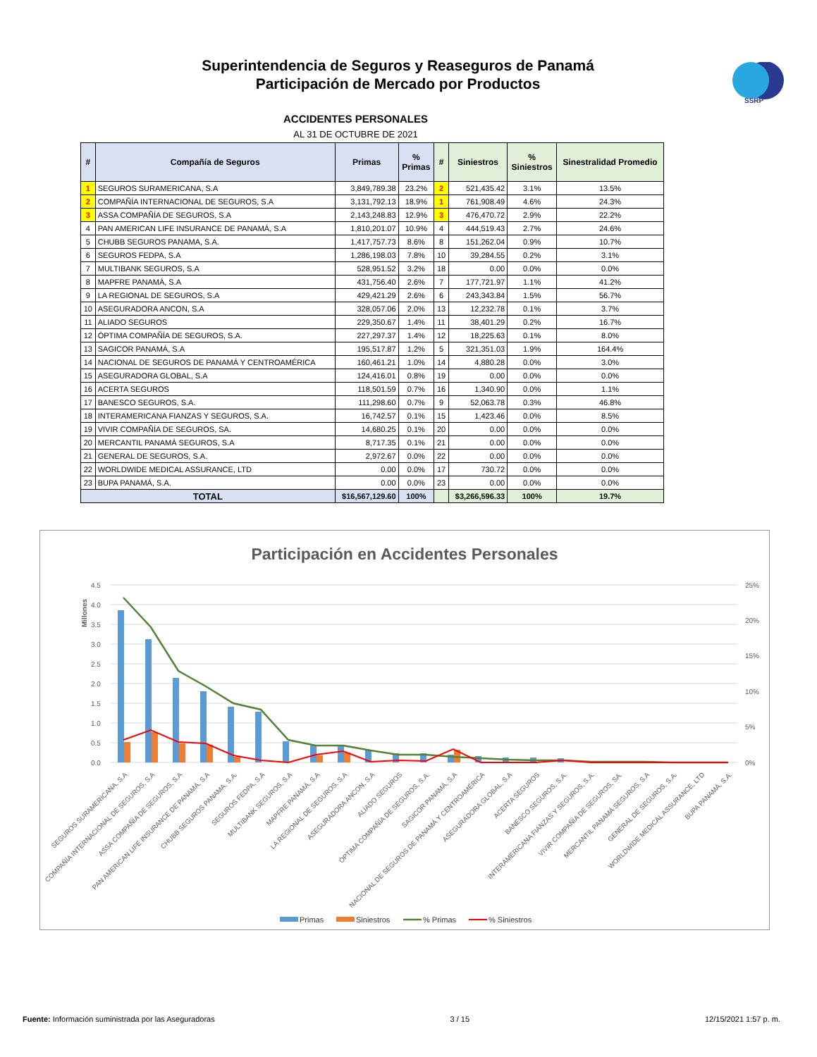SSRP
Superintendencia de Seguros y Reaseguros de Panamá
Participación de Mercado por Productos
ACCIDENTES PERSONALES
AL 31 DE OCTUBRE DE 2021
| # | Compañía de Seguros | Primas | % Primas | # | Siniestros | % Siniestros | Sinestralidad Promedio |
| --- | --- | --- | --- | --- | --- | --- | --- |
| 1 | SEGUROS SURAMERICANA, S.A | 3,849,789.38 | 23.2% | 2 | 521,435.42 | 3.1% | 13.5% |
| 2 | COMPAÑÍA INTERNACIONAL DE SEGUROS, S.A | 3,131,792.13 | 18.9% | 1 | 761,908.49 | 4.6% | 24.3% |
| 3 | ASSA COMPAÑÍA DE SEGUROS, S.A | 2,143,248.83 | 12.9% | 3 | 476,470.72 | 2.9% | 22.2% |
| 4 | PAN AMERICAN LIFE INSURANCE DE PANAMÁ, S.A | 1,810,201.07 | 10.9% | 4 | 444,519.43 | 2.7% | 24.6% |
| 5 | CHUBB SEGUROS PANAMA, S.A. | 1,417,757.73 | 8.6% | 8 | 151,262.04 | 0.9% | 10.7% |
| 6 | SEGUROS FEDPA, S.A | 1,286,198.03 | 7.8% | 10 | 39,284.55 | 0.2% | 3.1% |
| 7 | MULTIBANK SEGUROS, S.A | 528,951.52 | 3.2% | 18 | 0.00 | 0.0% | 0.0% |
| 8 | MAPFRE PANAMÁ, S.A | 431,756.40 | 2.6% | 7 | 177,721.97 | 1.1% | 41.2% |
| 9 | LA REGIONAL DE SEGUROS, S.A | 429,421.29 | 2.6% | 6 | 243,343.84 | 1.5% | 56.7% |
| 10 | ASEGURADORA ANCON, S.A | 328,057.06 | 2.0% | 13 | 12,232.78 | 0.1% | 3.7% |
| 11 | ALIADO SEGUROS | 229,350.67 | 1.4% | 11 | 38,401.29 | 0.2% | 16.7% |
| 12 | ÓPTIMA COMPAÑÍA DE SEGUROS, S.A. | 227,297.37 | 1.4% | 12 | 18,225.63 | 0.1% | 8.0% |
| 13 | SAGICOR PANAMÁ, S.A | 195,517.87 | 1.2% | 5 | 321,351.03 | 1.9% | 164.4% |
| 14 | NACIONAL DE SEGUROS DE PANAMÁ Y CENTROAMÉRICA | 160,461.21 | 1.0% | 14 | 4,880.28 | 0.0% | 3.0% |
| 15 | ASEGURADORA GLOBAL, S.A | 124,416.01 | 0.8% | 19 | 0.00 | 0.0% | 0.0% |
| 16 | ACERTA SEGUROS | 118,501.59 | 0.7% | 16 | 1,340.90 | 0.0% | 1.1% |
| 17 | BANESCO SEGUROS, S.A. | 111,298.60 | 0.7% | 9 | 52,063.78 | 0.3% | 46.8% |
| 18 | INTERAMERICANA FIANZAS Y SEGUROS, S.A. | 16,742.57 | 0.1% | 15 | 1,423.46 | 0.0% | 8.5% |
| 19 | VIVIR COMPAÑÍA DE SEGUROS, SA. | 14,680.25 | 0.1% | 20 | 0.00 | 0.0% | 0.0% |
| 20 | MERCANTIL PANAMÁ SEGUROS, S.A | 8,717.35 | 0.1% | 21 | 0.00 | 0.0% | 0.0% |
| 21 | GENERAL DE SEGUROS, S.A. | 2,972.67 | 0.0% | 22 | 0.00 | 0.0% | 0.0% |
| 22 | WORLDWIDE MEDICAL ASSURANCE, LTD | 0.00 | 0.0% | 17 | 730.72 | 0.0% | 0.0% |
| 23 | BUPA PANAMÁ, S.A. | 0.00 | 0.0% | 23 | 0.00 | 0.0% | 0.0% |
| TOTAL | | $16,567,129.60 | 100% | | $3,266,596.33 | 100% | 19.7% |
Participación en Accidentes Personales
Millones
4.5
4.0
3.5
3.0
2.5
2.0
1.5
1.0
0.5
0.0
25%
20%
15%
10%
5%
0%
SEGUROS SURAMERICANA, S.A
COMPAÑÍA INTERNACIONAL DE SEGUROS, S.A
ASSA COMPAÑÍA DE SEGUROS, S.A
PAN AMERICAN LIFE INSURANCE DE PANAMÁ, S.A
CHUBB SEGUROS PANAMA, S.A.
SEGUROS FEDPA, S.A
MULTIBANK SEGUROS, S.A
MAPFRE PANAMÁ, S.A
LA REGIONAL DE SEGUROS, S.A
ASEGURADORA ANCON, S.A
ALIADO SEGUROS
ÓPTIMA COMPAÑÍA DE SEGUROS, S.A.
SAGICOR PANAMÁ, S.A
NACIONAL DE SEGUROS DE PANAMÁ Y CENTROAMÉRICA
ASEGURADORA GLOBAL, S.A
ACERTA SEGUROS
BANESCO SEGUROS, S.A.
INTERAMERICANA FIANZAS Y SEGUROS, S.A.
VIVIR COMPAÑÍA DE SEGUROS, SA.
MERCANTIL PANAMÁ SEGUROS, S.A
GENERAL DE SEGUROS, S.A.
WORLDWIDE MEDICAL ASSURANCE, LTD
BUPA PANAMÁ, S.A.
Primas
Siniestros
% Primas
% Siniestros
Fuente: Información suministrada por las Aseguradoras 3 / 15 12/15/2021 1:57 p. m.